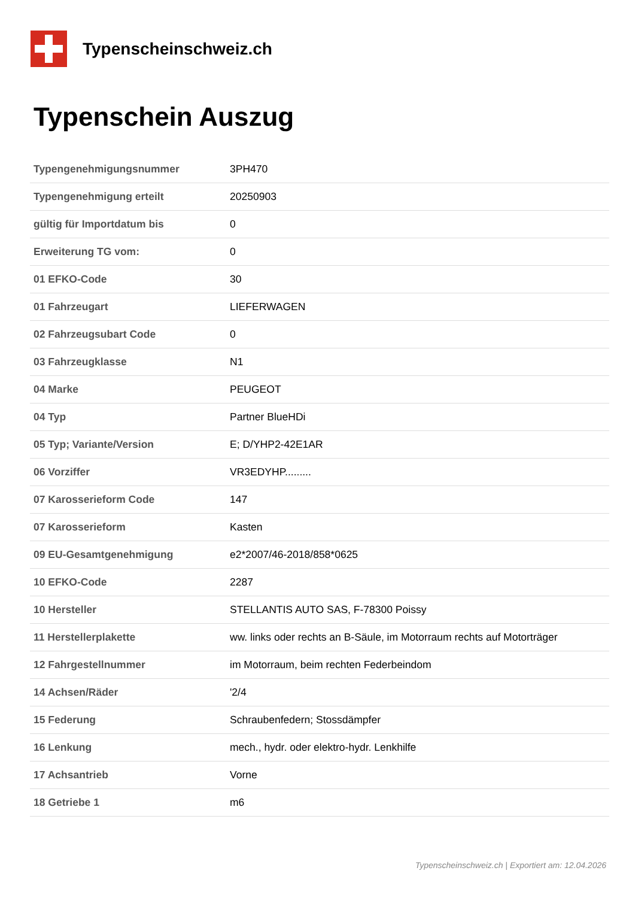Typenscheinschweiz.ch
Typenschein Auszug
| Typengenehmigungsnummer | 3PH470 |
| Typengenehmigung erteilt | 20250903 |
| gültig für Importdatum bis | 0 |
| Erweiterung TG vom: | 0 |
| 01 EFKO-Code | 30 |
| 01 Fahrzeugart | LIEFERWAGEN |
| 02 Fahrzeugsubart Code | 0 |
| 03 Fahrzeugklasse | N1 |
| 04 Marke | PEUGEOT |
| 04 Typ | Partner BlueHDi |
| 05 Typ; Variante/Version | E; D/YHP2-42E1AR |
| 06 Vorziffer | VR3EDYHP......... |
| 07 Karosserieform Code | 147 |
| 07 Karosserieform | Kasten |
| 09 EU-Gesamtgenehmigung | e2*2007/46-2018/858*0625 |
| 10 EFKO-Code | 2287 |
| 10 Hersteller | STELLANTIS AUTO SAS, F-78300 Poissy |
| 11 Herstellerplakette | ww. links oder rechts an B-Säule, im Motorraum rechts auf Motorträger |
| 12 Fahrgestellnummer | im Motorraum, beim rechten Federbeindom |
| 14 Achsen/Räder | '2/4 |
| 15 Federung | Schraubenfedern; Stossdämpfer |
| 16 Lenkung | mech., hydr. oder elektro-hydr. Lenkhilfe |
| 17 Achsantrieb | Vorne |
| 18 Getriebe 1 | m6 |
Typenscheinschweiz.ch | Exportiert am: 12.04.2026